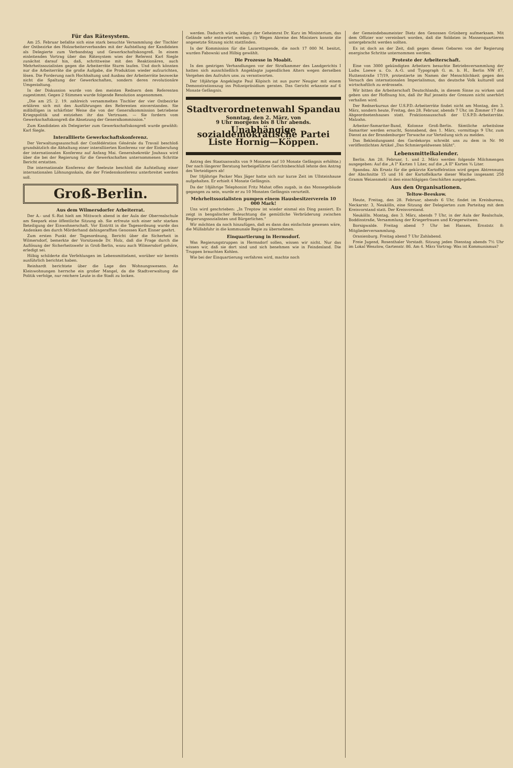Für das Rätesystem.
Am 25. Februar befaßte sich eine stark besuchte Versammlung der Tischler der Ostbezirke des Holzarbeiterverbandes mit der Aufstellung der Kandidaten als Delegierte zum Verbandstag und Gewerkschaftskongreß. In einem einleitenden Vortrag über das Rätesystem wies der Referent Karl Siegle zunächst darauf hin, daß, schrittweise mit den Reaktionären, auch Mehrheitssozialisten gegen die Arbeiterräte Sturm laufen. Und doch könnten nur die Arbeiterräte die große Aufgabe, die Produktion wieder aufzurichten, lösen. Die Forderung nach Hochhaltung und Ausbau der Arbeiterräte bezwecke nicht die Spaltung der Gewerkschaften, sondern deren revolutionäre Umgestaltung.
In der Diskussion wurde von den meisten Rednern dem Referenten zugestimmt. Gegen 2 Stimmen wurde folgende Resolution angenommen.
„Die am 25. 2. 19. zahlreich versammelten Tischler der vier Ostbezirke erklären sich mit den Ausführungen des Referenten einverstanden. Sie mißbilligen in schärfster Weise die von der Generalkommission betriebene Kriegspolitik und entziehen ihr das Vertrauen. — Sie fordern vom Gewerkschaftskongreß die Absetzung der Generalkommission."
Zum Kandidaten als Delegierter zum Gewerkschaftskongreß wurde gewählt: Karl Siegle.
Interalliierte Gewerkschaftskonferenz.
Der Verwaltungsausschuß der Confédération Générale du Travail beschloß grundsätzlich die Abhaltung einer interalliierten Konferenz vor der Einberufung der internationalen Konferenz auf Anfang Mai. Generalsekretär Jouhaux wird über die bei der Regierung für die Gewerkschaften unternommenen Schritte Bericht erstatten.
Die internationale Konferenz der Seeleute beschloß die Aufstellung einer internationalen Löhnungsskala, die der Friedenskonferenz unterbreitet werden soll.
Groß-Berlin.
Aus dem Wilmersdorfer Arbeiterrat.
Der A.- und S.-Rat hielt am Mittwoch abend in der Aula der Oberrealschule am Seepark eine öffentliche Sitzung ab. Sie erfreute sich einer sehr starken Beteiligung der Einwohnerschaft. Vor Eintritt in die Tagesordnung wurde das Andenken des durch Mörderhand dahingerafften Genossen Kurt Eisner geehrt.
Zum ersten Punkt der Tagesordnung, Bericht über die Sicherheit in Wilmersdorf, bemerkte der Vorsitzende Dr. Holz, daß die Frage durch die Auflösung der Sicherheitswehr in Groß-Berlin, wozu auch Wilmersdorf gehöre, erledigt sei.
Hilbig schilderte die Verfehlungen im Lebensmittelamt, worüber wir bereits ausführlich berichtet haben.
Reinhardt berichtete über die Lage des Wohnungswesens. An Kleinwohnungen herrsche ein großer Mangel, da die Stadtverwaltung die Politik verfolge, nur reichere Leute in die Stadt zu locken.
werden. Dadurch würde, klagte der Geheimrat Dr. Kurz im Ministerium, das Gelände sehr entwertet werden. (!) Wegen Abreise des Ministers konnte die angesetzte Sitzung nicht stattfinden.
In der Kommission für die Lazarettspende, die noch 17 000 M. besitzt, wurden Fabowski und Hilbig gewählt.
Die Prozesse in Moabit.
In den gestrigen Verhandlungen vor der Strafkammer des Landgerichts I hatten sich ausschließlich Angeklagte jugendlichen Alters wegen derselben Vergehen des Aufruhrs usw. zu verantworten.
Der 18jährige Angeklagte Paul Köpisch ist aus purer Neugier mit einem Demonstrationszug ins Polizeipräsidium geraten. Das Gericht erkannte auf 6 Monate Gefängnis.
Stadtverordnetenwahl Spandau
Sonntag, den 2. März, von
9 Uhr morgens bis 8 Uhr abends.
Unabhängige sozialdemokratische Partei
Liste Hornig—Köppen.
Antrag des Staatsanwalts von 9 Monaten auf 10 Monate Gefängnis erhöhte.) Der nach längerer Beratung herbeigeführte Gerichtsbeschluß lehnte den Antrag des Verteidigers ab!
Der 18jährige Packer Max Jäger hatte sich nur kurze Zeit im Ullsteinhause aufgehalten. Er erhielt 4 Monate Gefängnis.
Da der 18jährige Telephonist Fritz Mahat offen zugab, in das Mossegebäude gegangen zu sein, wurde er zu 10 Monaten Gefängnis verurteilt.
Mehrheitssozialisten pumpen einem Hausbesitzerverein 10 000 Mark!
Uns wird geschrieben: „In Treptow ist wieder einmal ein Ding passiert. Es zeigt in bengalischer Beleuchtung die gemütliche Verbrüderung zwischen Regierungssozialisten und Bürgerlichen."
Wir möchten da noch hinzufügen, daß es dann das einfachste gewesen wäre, die Müllabfuhr in die kommunale Regie zu übernehmen.
Einquartierung in Hermsdorf.
Was Regierungstruppen in Hermsdorf sollen, wissen wir nicht. Nur das wissen wir, daß sie dort sind und sich benehmen wie in Feindesland. Die Truppen brauchten Kohlen.
Wie bei der Einquartierung verfahren wird, machte noch
der Gemeindebaumeister Dietz den Genossen Grünberg aufmerksam. Mit dem Offizier war vereinbart worden, daß die Soldaten in Massenquartieren untergebracht werden sollten.
Es ist doch an der Zeit, daß gegen dieses Gebaren von der Regierung energische Schritte unternommen werden.
Proteste der Arbeiterschaft.
Eine von 3000 gekündigten Arbeitern besuchte Betriebsversammlung der Ludw. Loewe u. Co. A.-G. und Typograph G. m. b. H., Berlin NW 87, Huttenstraße 17/19, protestierte im Namen der Menschlichkeit gegen den Versuch des internationalen Imperialismus, das deutsche Volk kulturell und wirtschaftlich zu erdrosseln.
Wir bitten die Arbeiterschaft Deutschlands, in diesem Sinne zu wirken und geben uns der Hoffnung hin, daß ihr Ruf jenseits der Grenzen nicht unerhört verhallen wird.
Der Rednerkursus der U.S.P.D.-Arbeiterräte findet nicht am Montag, den 3. März, sondern heute, Freitag, den 28. Februar, abends 7 Uhr, im Zimmer 17 des Abgeordnetenhauses statt. Fraktionsausschuß der U.S.P.D.-Arbeiterräte. Malzahn.
Arbeiter-Samariter-Bund, Kolonne Groß-Berlin. Sämtliche arbeitslose Samariter werden ersucht, Sonnabend, den 1. März, vormittags 9 Uhr, zum Dienst an der Brandenburger Torwache zur Verteilung sich zu melden.
Das Bekleidungsamt des Gardekorps schreibt uns zu dem in Nr. 90 veröffentlichten Artikel „Das Schmiergeldwesen blüht".
Lebensmittelkalender.
Berlin. Am 28. Februar, 1. und 2. März werden folgende Milchmengen ausgegeben: Auf die „A I" Karten 1 Liter, auf die „A II" Karten ¾ Liter.
Spandau. Als Ersatz für die gekürzte Kartoffelration wird gegen Abtrennung der Abschnitte 15 und 16 der Kartoffelkarte dieser Woche insgesamt 250 Gramm Weizenmehl in den einschlägigen Geschäften ausgegeben.
Aus den Organisationen.
Teltow-Beeskow.
Heute, Freitag, den 28. Februar, abends 6 Uhr, findet im Kreisbureau, Neckarstr. 3, Neukölln, eine Sitzung der Delegierten zum Parteitag mit dem Kreisvorstand statt. Der Kreisvorstand.
Neukölln. Montag, den 3. März, abends 7 Uhr, in der Aula der Realschule, Boddinstraße, Versammlung der Kriegerfrauen und Kriegerwitwen.
Borsigwalde. Freitag abend 7 Uhr bei Hansen, Ernststr. 8: Mitgliederversammlung.
Oranienburg. Freitag abend 7 Uhr Zahlabend.
Freie Jugend, Rosenthaler Vorstadt. Sitzung jeden Dienstag abends 7½ Uhr im Lokal Wenzlow, Gartenstr. 86. Am 4. März Vortrag: Was ist Kommunismus?